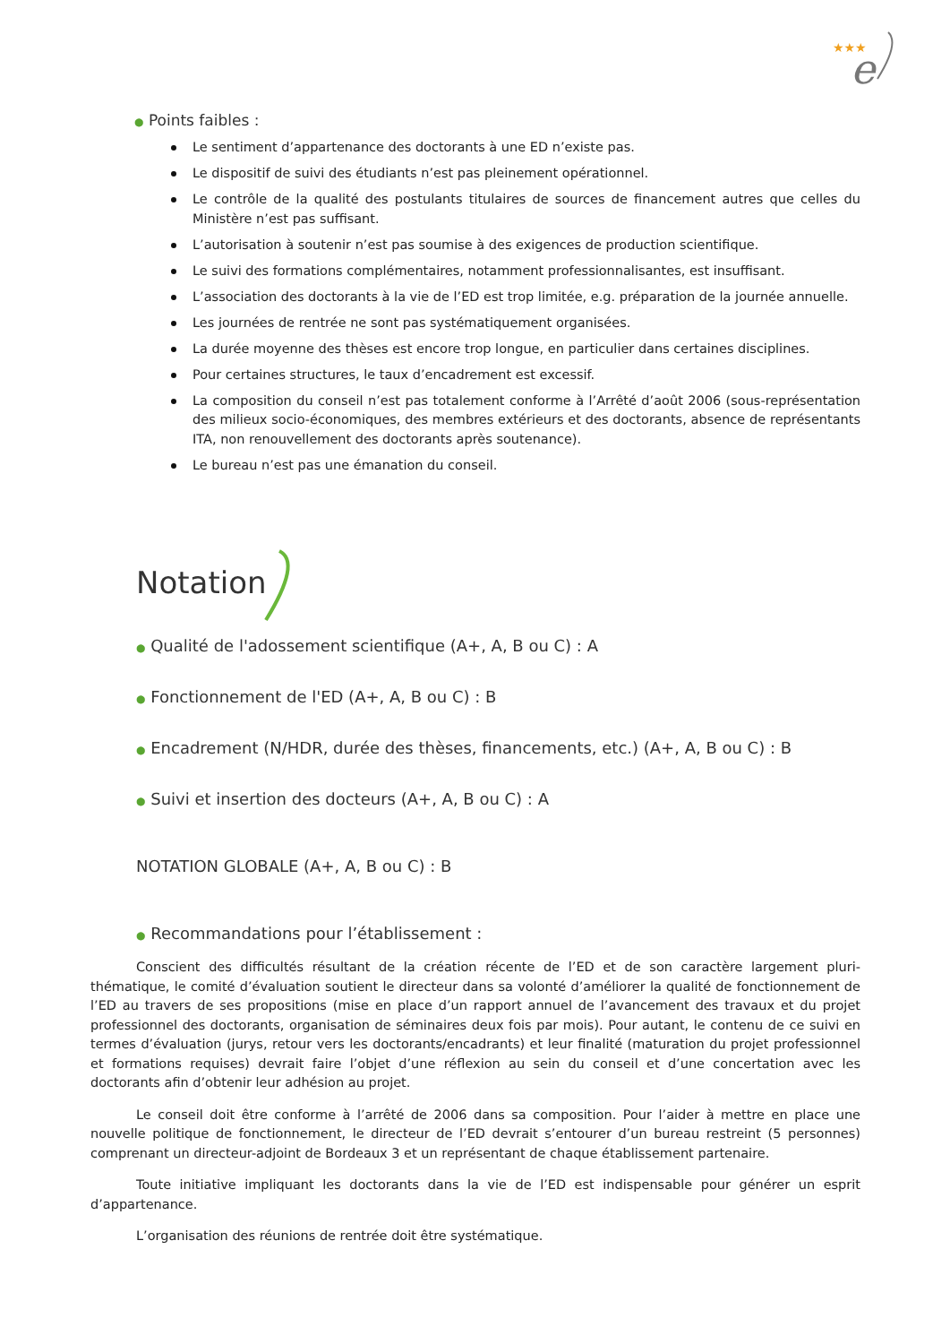★★★
e
● Points faibles :
Le sentiment d’appartenance des doctorants à une ED n’existe pas.
Le dispositif de suivi des étudiants n’est pas pleinement opérationnel.
Le contrôle de la qualité des postulants titulaires de sources de financement autres que celles du Ministère n’est pas suffisant.
L’autorisation à soutenir n’est pas soumise à des exigences de production scientifique.
Le suivi des formations complémentaires, notamment professionnalisantes, est insuffisant.
L’association des doctorants à la vie de l’ED est trop limitée, e.g. préparation de la journée annuelle.
Les journées de rentrée ne sont pas systématiquement organisées.
La durée moyenne des thèses est encore trop longue, en particulier dans certaines disciplines.
Pour certaines structures, le taux d’encadrement est excessif.
La composition du conseil n’est pas totalement conforme à l’Arrêté d’août 2006 (sous-représentation des milieux socio-économiques, des membres extérieurs et des doctorants, absence de représentants ITA, non renouvellement des doctorants après soutenance).
Le bureau n’est pas une émanation du conseil.
Notation
● Qualité de l'adossement scientifique (A+, A, B ou C) : A
● Fonctionnement de l'ED (A+, A, B ou C) : B
● Encadrement (N/HDR, durée des thèses, financements, etc.) (A+, A, B ou C) : B
● Suivi et insertion des docteurs (A+, A, B ou C) : A
NOTATION GLOBALE (A+, A, B ou C) : B
● Recommandations pour l’établissement :
Conscient des difficultés résultant de la création récente de l’ED et de son caractère largement pluri-thématique, le comité d’évaluation soutient le directeur dans sa volonté d’améliorer la qualité de fonctionnement de l’ED au travers de ses propositions (mise en place d’un rapport annuel de l’avancement des travaux et du projet professionnel des doctorants, organisation de séminaires deux fois par mois). Pour autant, le contenu de ce suivi en termes d’évaluation (jurys, retour vers les doctorants/encadrants) et leur finalité (maturation du projet professionnel et formations requises) devrait faire l’objet d’une réflexion au sein du conseil et d’une concertation avec les doctorants afin d’obtenir leur adhésion au projet.
Le conseil doit être conforme à l’arrêté de 2006 dans sa composition. Pour l’aider à mettre en place une nouvelle politique de fonctionnement, le directeur de l’ED devrait s’entourer d’un bureau restreint (5 personnes) comprenant un directeur-adjoint de Bordeaux 3 et un représentant de chaque établissement partenaire.
Toute initiative impliquant les doctorants dans la vie de l’ED est indispensable pour générer un esprit d’appartenance.
L’organisation des réunions de rentrée doit être systématique.